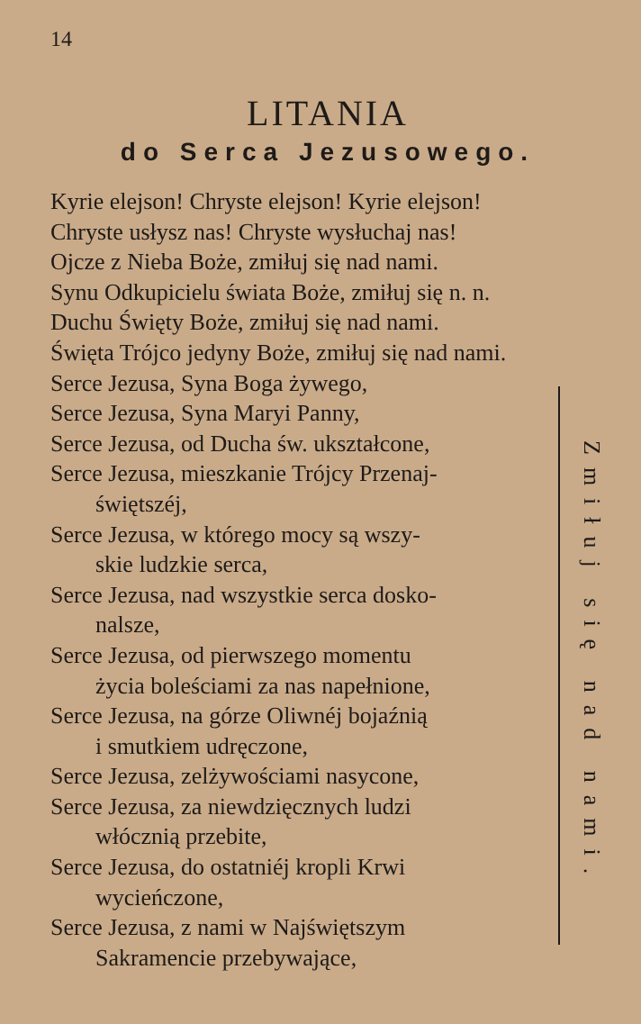14
LITANIA
do Serca Jezusowego.
Kyrie elejson! Chryste elejson! Kyrie elejson!
Chryste usłysz nas! Chryste wysłuchaj nas!
Ojcze z Nieba Boże, zmiłuj się nad nami.
Synu Odkupicielu świata Boże, zmiłuj się n. n.
Duchu Święty Boże, zmiłuj się nad nami.
Święta Trójco jedyny Boże, zmiłuj się nad nami.
Serce Jezusa, Syna Boga żywego,
Serce Jezusa, Syna Maryi Panny,
Serce Jezusa, od Ducha św. ukształcone,
Serce Jezusa, mieszkanie Trójcy Przenaj-
świętszéj,
Serce Jezusa, w którego mocy są wszy-
skie ludzkie serca,
Serce Jezusa, nad wszystkie serca dosko-
nalsze,
Serce Jezusa, od pierwszego momentu
życia boleściami za nas napełnione,
Serce Jezusa, na górze Oliwnéj bojaźnią
i smutkiem udręczone,
Serce Jezusa, zelżywościami nasycone,
Serce Jezusa, za niewdzięcznych ludzi
włócznią przebite,
Serce Jezusa, do ostatniéj kropli Krwi
wycieńczone,
Serce Jezusa, z nami w Najświętszym
Sakramencie przebywające,
Zmiłuj się nad nami.